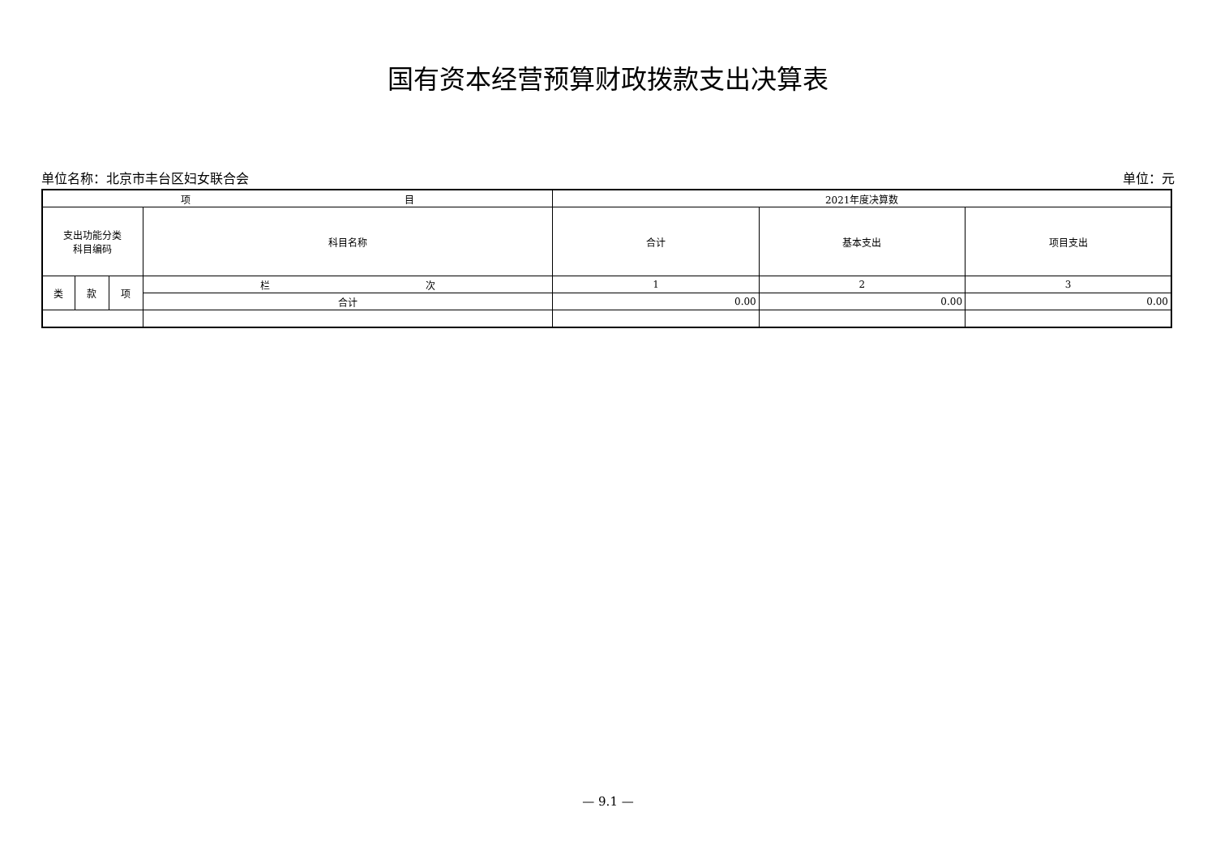国有资本经营预算财政拨款支出决算表
单位名称：北京市丰台区妇女联合会 单位：元
| 项 目 | | | | 2021年度决算数 | | |
| --- | --- | --- | --- | --- | --- | --- |
| 支出功能分类 科目编码 | | | 科目名称 | 合计 | 基本支出 | 项目支出 |
| 类 | 款 | 项 | 栏 次 | 1 | 2 | 3 |
| | | | 合计 | 0.00 | 0.00 | 0.00 |
— 9.1 —